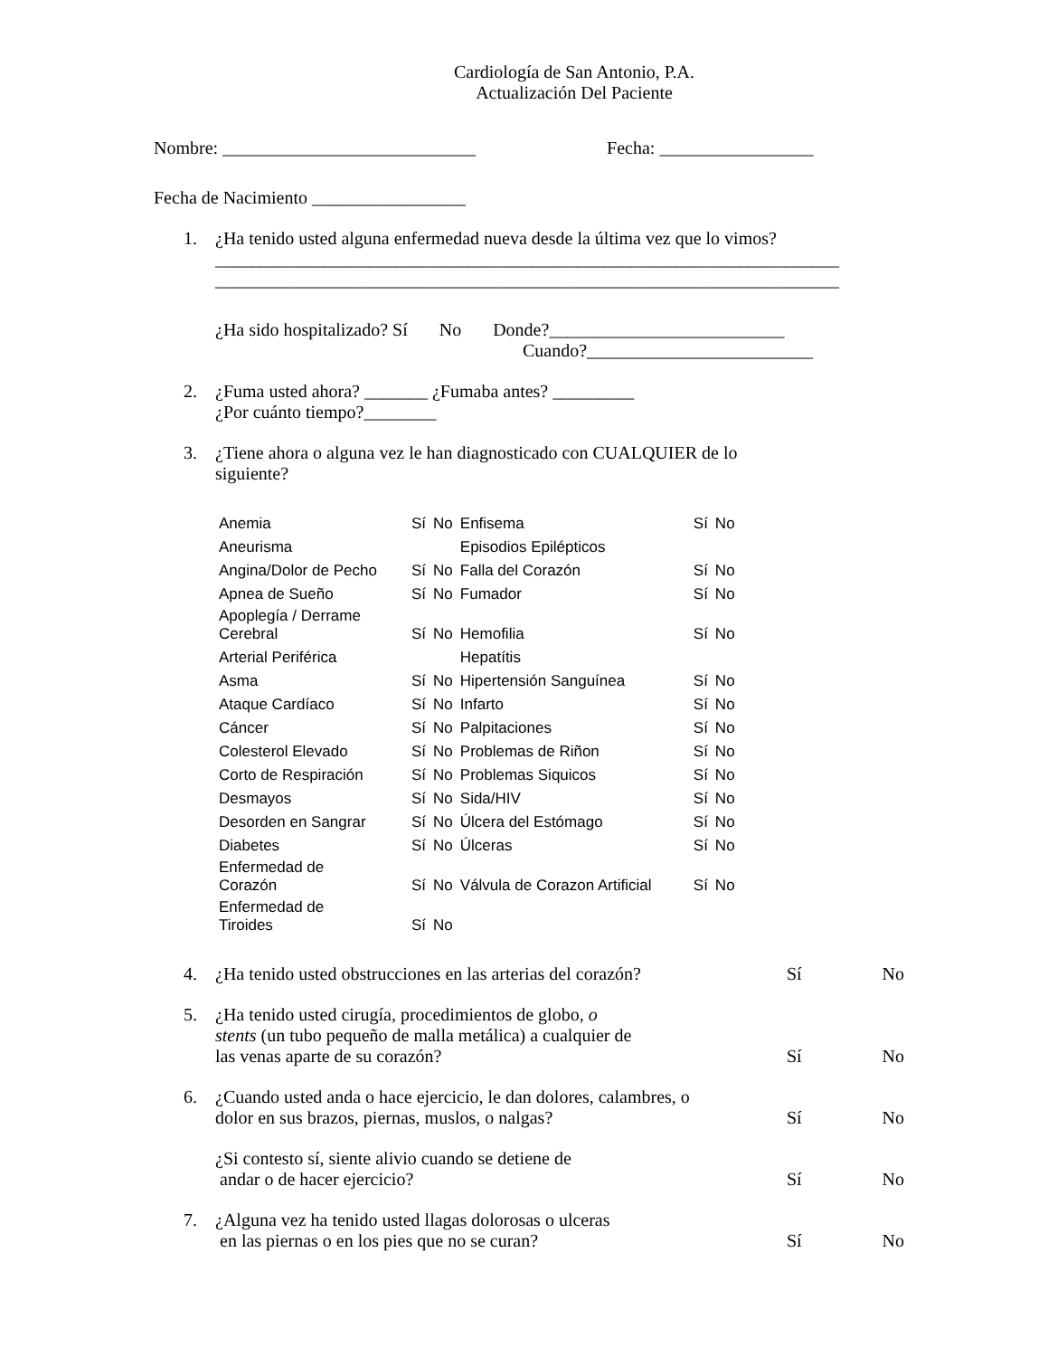Cardiología de San Antonio, P.A.
Actualización Del Paciente
Nombre: ____________________________ Fecha: _________________
Fecha de Nacimiento _________________
1. ¿Ha tenido usted alguna enfermedad nueva desde la última vez que lo vimos?
_____________________________________________________________________
_____________________________________________________________________
¿Ha sido hospitalizado? Sí No Donde?__________________________
Cuando?_________________________
2. ¿Fuma usted ahora? _______ ¿Fumaba antes? _________
¿Por cuánto tiempo?________
3. ¿Tiene ahora o alguna vez le han diagnosticado con CUALQUIER de lo
siguiente?
| Anemia | Sí | No | Enfisema | Sí | No |
| Aneurisma | | | Episodios Epilépticos | | |
| Angina/Dolor de Pecho | Sí | No | Falla del Corazón | Sí | No |
| Apnea de Sueño | Sí | No | Fumador | Sí | No |
| Apoplegía / Derrame Cerebral | Sí | No | Hemofilia | Sí | No |
| Arterial Periférica | | | Hepatítis | | |
| Asma | Sí | No | Hipertensión Sanguínea | Sí | No |
| Ataque Cardíaco | Sí | No | Infarto | Sí | No |
| Cáncer | Sí | No | Palpitaciones | Sí | No |
| Colesterol Elevado | Sí | No | Problemas de Riñon | Sí | No |
| Corto de Respiración | Sí | No | Problemas Siquicos | Sí | No |
| Desmayos | Sí | No | Sida/HIV | Sí | No |
| Desorden en Sangrar | Sí | No | Úlcera del Estómago | Sí | No |
| Diabetes | Sí | No | Úlceras | Sí | No |
| Enfermedad de Corazón | Sí | No | Válvula de Corazon Artificial | Sí | No |
| Enfermedad de Tiroides | Sí | No | | | |
4. ¿Ha tenido usted obstrucciones en las arterias del corazón? Sí No
5. ¿Ha tenido usted cirugía, procedimientos de globo, o
stents (un tubo pequeño de malla metálica) a cualquier de
las venas aparte de su corazón? Sí No
6. ¿Cuando usted anda o hace ejercicio, le dan dolores, calambres, o
dolor en sus brazos, piernas, muslos, o nalgas? Sí No
¿Si contesto sí, siente alivio cuando se detiene de
andar o de hacer ejercicio? Sí No
7. ¿Alguna vez ha tenido usted llagas dolorosas o ulceras
en las piernas o en los pies que no se curan? Sí No